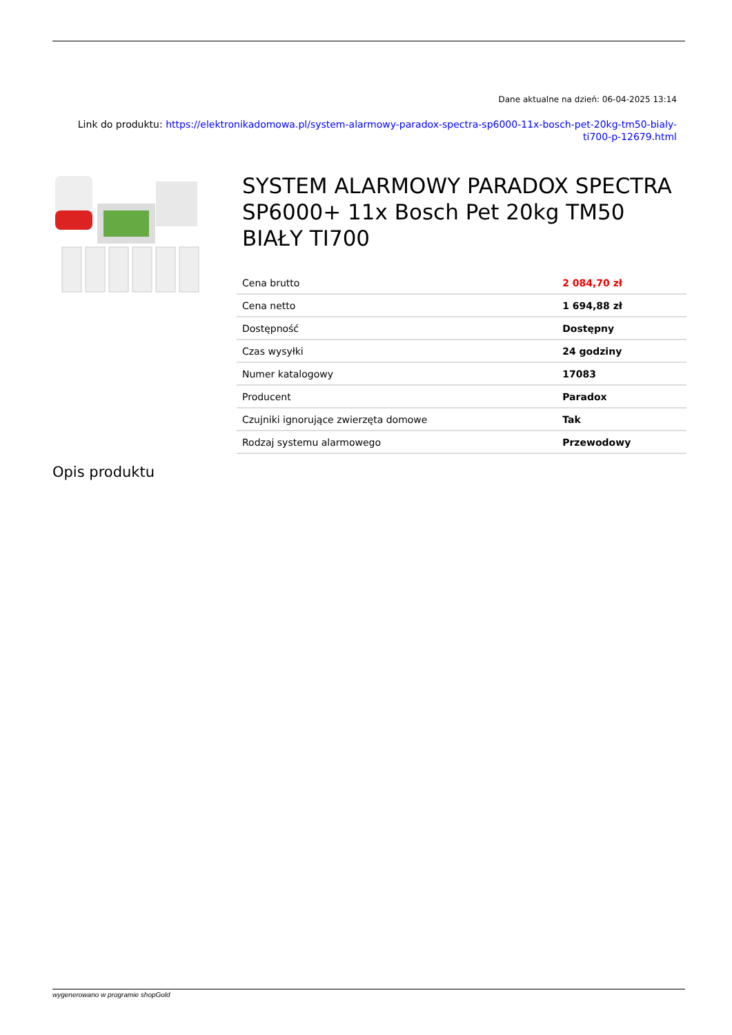Dane aktualne na dzień: 06-04-2025 13:14
Link do produktu: https://elektronikadomowa.pl/system-alarmowy-paradox-spectra-sp6000-11x-bosch-pet-20kg-tm50-bialy-ti700-p-12679.html
SYSTEM ALARMOWY PARADOX SPECTRA SP6000+ 11x Bosch Pet 20kg TM50 BIAŁY TI700
| Cena brutto | 2 084,70 zł |
| Cena netto | 1 694,88 zł |
| Dostępność | Dostępny |
| Czas wysyłki | 24 godziny |
| Numer katalogowy | 17083 |
| Producent | Paradox |
| Czujniki ignorujące zwierzęta domowe | Tak |
| Rodzaj systemu alarmowego | Przewodowy |
Opis produktu
wygenerowano w programie shopGold